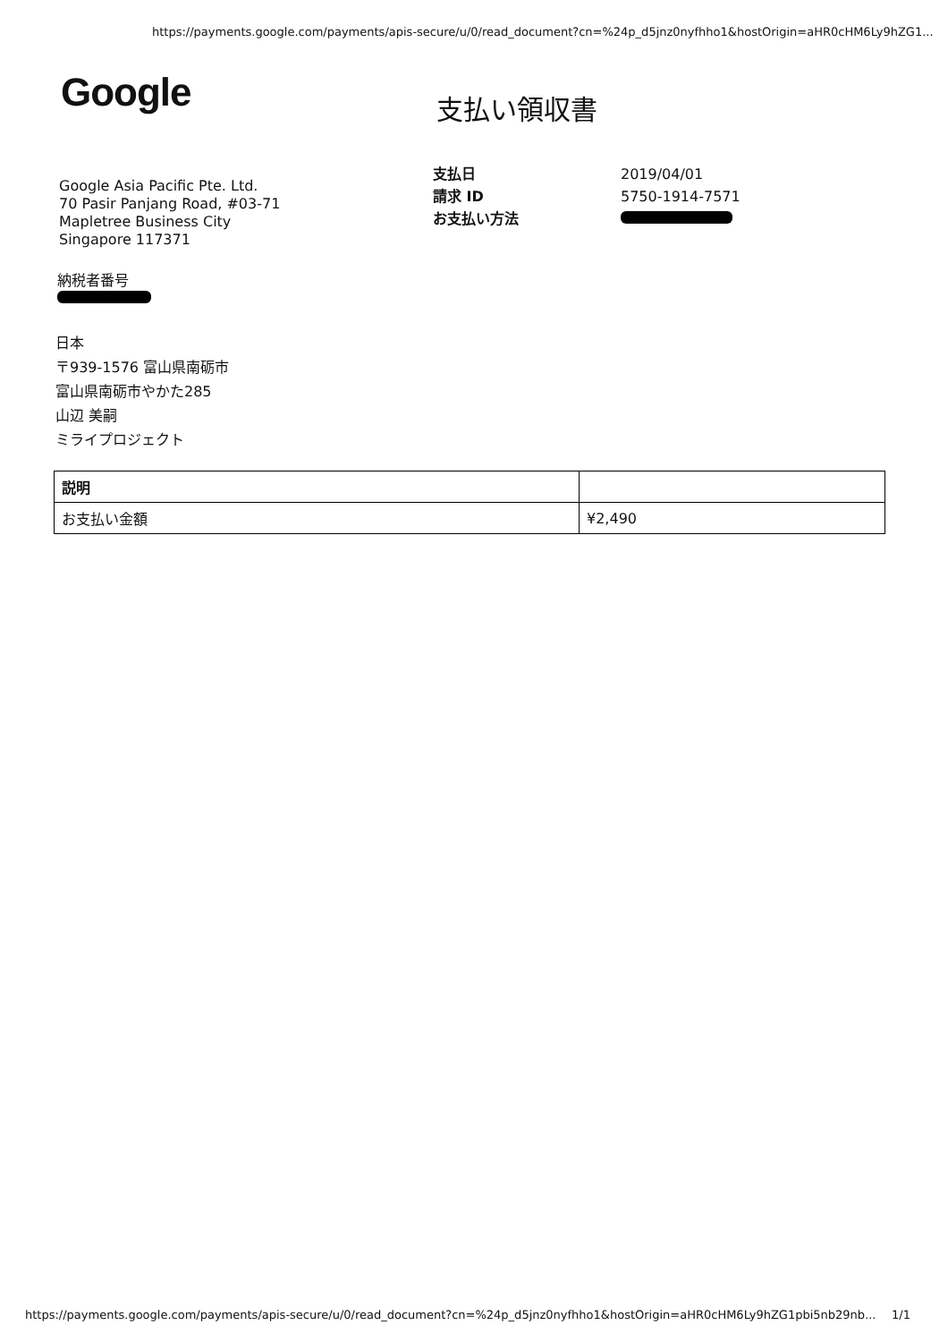https://payments.google.com/payments/apis-secure/u/0/read_document?cn=%24p_d5jnz0nyfhho1&hostOrigin=aHR0cHM6Ly9hZG1...
Google 支払い領収書
Google Asia Pacific Pte. Ltd.
70 Pasir Panjang Road, #03-71
Mapletree Business City
Singapore 117371
| 支払日 | 2019/04/01 |
| 請求 ID | 5750-1914-7571 |
| お支払い方法 | |
納税者番号
日本
〒939-1576 富山県南砺市
富山県南砺市やかた285
山辺 美嗣
ミライプロジェクト
| 説明 | |
| --- | --- |
| お支払い金額 | ¥2,490 |
https://payments.google.com/payments/apis-secure/u/0/read_document?cn=%24p_d5jnz0nyfhho1&hostOrigin=aHR0cHM6Ly9hZG1pbi5nb29nb... 1/1